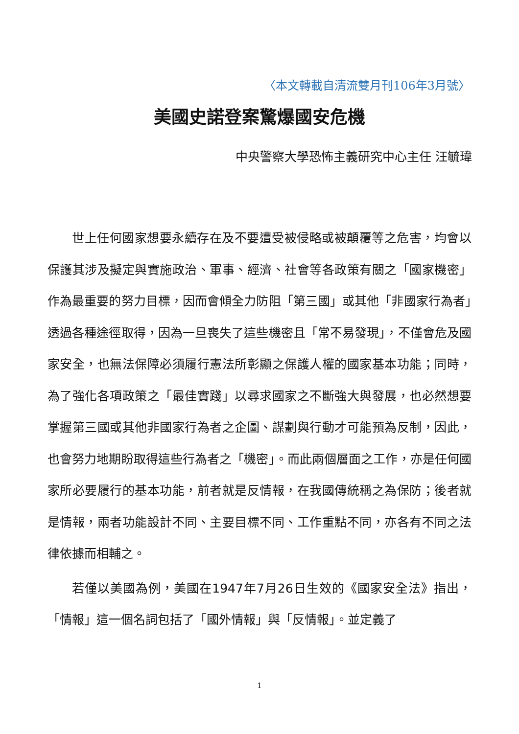〈本文轉載自清流雙月刊106年3月號〉
美國史諾登案驚爆國安危機
中央警察大學恐怖主義研究中心主任 汪毓瑋
世上任何國家想要永續存在及不要遭受被侵略或被顛覆等之危害，均會以保護其涉及擬定與實施政治、軍事、經濟、社會等各政策有關之「國家機密」作為最重要的努力目標，因而會傾全力防阻「第三國」或其他「非國家行為者」透過各種途徑取得，因為一旦喪失了這些機密且「常不易發現」，不僅會危及國家安全，也無法保障必須履行憲法所彰顯之保護人權的國家基本功能；同時，為了強化各項政策之「最佳實踐」以尋求國家之不斷強大與發展，也必然想要掌握第三國或其他非國家行為者之企圖、謀劃與行動才可能預為反制，因此，也會努力地期盼取得這些行為者之「機密」。而此兩個層面之工作，亦是任何國家所必要履行的基本功能，前者就是反情報，在我國傳統稱之為保防；後者就是情報，兩者功能設計不同、主要目標不同、工作重點不同，亦各有不同之法律依據而相輔之。
若僅以美國為例，美國在1947年7月26日生效的《國家安全法》指出，「情報」這一個名詞包括了「國外情報」與「反情報」。並定義了
1